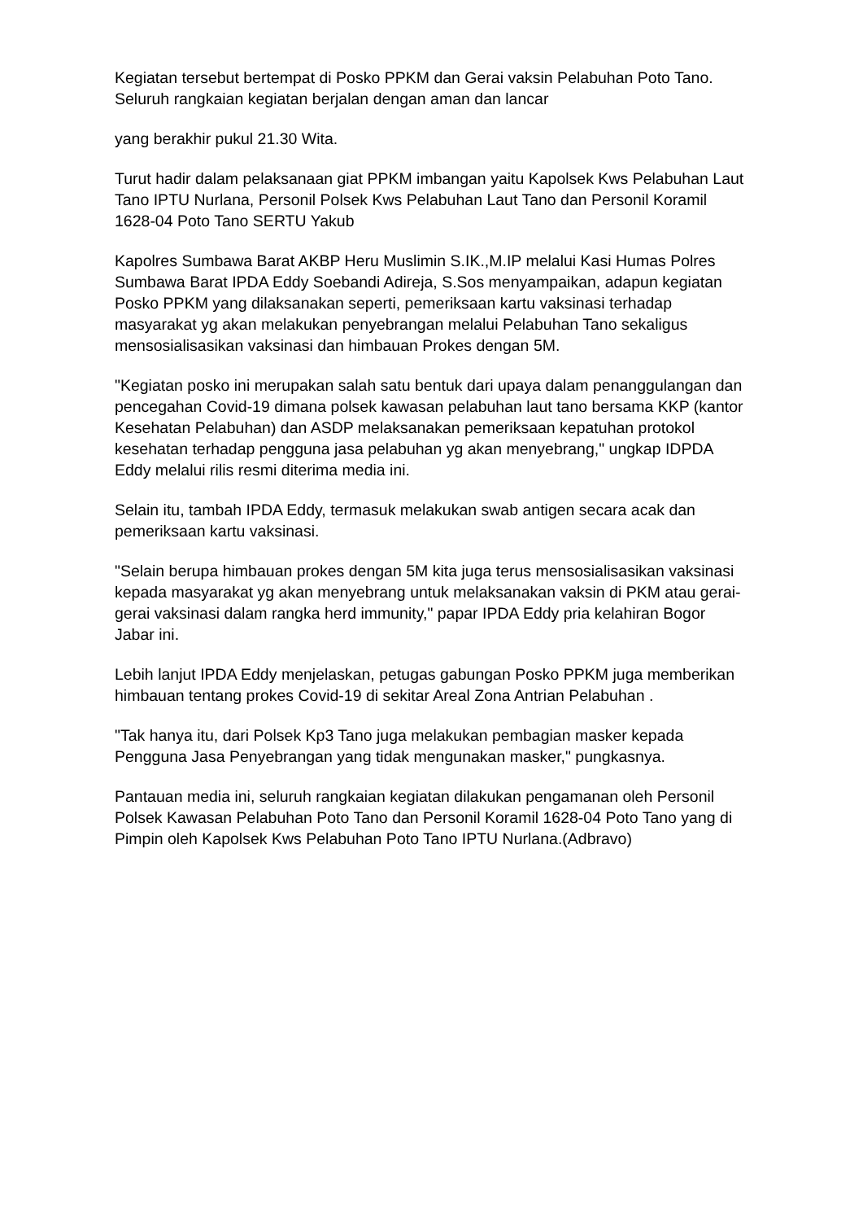Kegiatan tersebut bertempat di Posko PPKM dan Gerai vaksin Pelabuhan Poto Tano. Seluruh rangkaian kegiatan berjalan dengan aman dan lancar
yang berakhir pukul 21.30 Wita.
Turut hadir dalam pelaksanaan giat PPKM imbangan yaitu Kapolsek Kws Pelabuhan Laut Tano IPTU Nurlana, Personil Polsek Kws Pelabuhan Laut Tano dan Personil Koramil 1628-04 Poto Tano SERTU Yakub
Kapolres Sumbawa Barat AKBP Heru Muslimin S.IK.,M.IP melalui Kasi Humas Polres Sumbawa Barat IPDA Eddy Soebandi Adireja, S.Sos menyampaikan, adapun kegiatan Posko PPKM yang dilaksanakan seperti, pemeriksaan kartu vaksinasi terhadap masyarakat yg akan melakukan penyebrangan melalui Pelabuhan Tano sekaligus mensosialisasikan vaksinasi dan himbauan Prokes dengan 5M.
"Kegiatan posko ini merupakan salah satu bentuk dari upaya dalam penanggulangan dan pencegahan Covid-19 dimana polsek kawasan pelabuhan laut tano bersama KKP (kantor Kesehatan Pelabuhan) dan ASDP melaksanakan pemeriksaan kepatuhan protokol kesehatan terhadap pengguna jasa pelabuhan yg akan menyebrang," ungkap IDPDA Eddy melalui rilis resmi diterima media ini.
Selain itu, tambah IPDA Eddy, termasuk melakukan swab antigen secara acak dan pemeriksaan kartu vaksinasi.
"Selain berupa himbauan prokes dengan 5M kita juga terus mensosialisasikan vaksinasi kepada masyarakat yg akan menyebrang untuk melaksanakan vaksin di PKM atau gerai-gerai vaksinasi dalam rangka herd immunity," papar IPDA Eddy pria kelahiran Bogor Jabar ini.
Lebih lanjut IPDA Eddy menjelaskan, petugas gabungan Posko PPKM juga memberikan himbauan tentang prokes Covid-19 di sekitar Areal Zona Antrian Pelabuhan .
"Tak hanya itu, dari Polsek Kp3 Tano juga melakukan pembagian masker kepada Pengguna Jasa Penyebrangan yang tidak mengunakan masker," pungkasnya.
Pantauan media ini, seluruh rangkaian kegiatan dilakukan pengamanan oleh Personil Polsek Kawasan Pelabuhan Poto Tano dan Personil Koramil 1628-04 Poto Tano yang di Pimpin oleh Kapolsek Kws Pelabuhan Poto Tano IPTU Nurlana.(Adbravo)